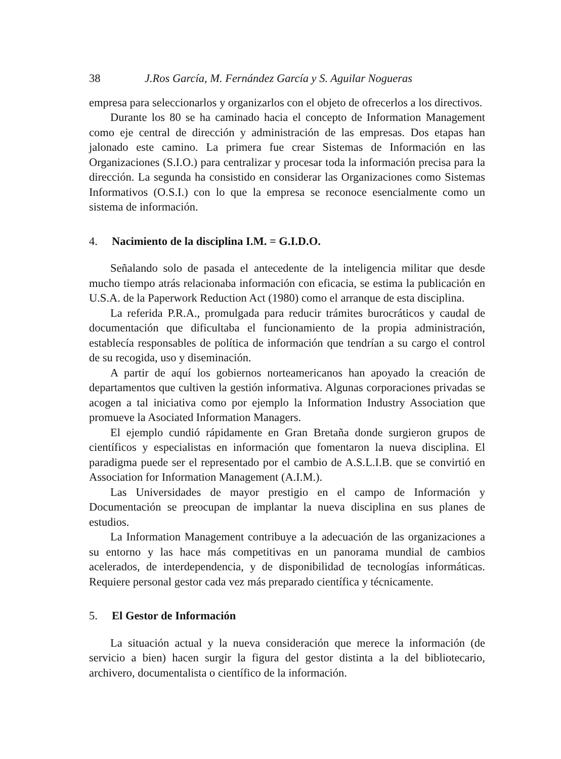38 J.Ros García, M. Fernández García y S. Aguilar Nogueras
empresa para seleccionarlos y organizarlos con el objeto de ofrecerlos a los directivos.
Durante los 80 se ha caminado hacia el concepto de Information Management como eje central de dirección y administración de las empresas. Dos etapas han jalonado este camino. La primera fue crear Sistemas de Información en las Organizaciones (S.I.O.) para centralizar y procesar toda la información precisa para la dirección. La segunda ha consistido en considerar las Organizaciones como Sistemas Informativos (O.S.I.) con lo que la empresa se reconoce esencialmente como un sistema de información.
4. Nacimiento de la disciplina I.M. = G.I.D.O.
Señalando solo de pasada el antecedente de la inteligencia militar que desde mucho tiempo atrás relacionaba información con eficacia, se estima la publicación en U.S.A. de la Paperwork Reduction Act (1980) como el arranque de esta disciplina.
La referida P.R.A., promulgada para reducir trámites burocráticos y caudal de documentación que dificultaba el funcionamiento de la propia administración, establecía responsables de política de información que tendrían a su cargo el control de su recogida, uso y diseminación.
A partir de aquí los gobiernos norteamericanos han apoyado la creación de departamentos que cultiven la gestión informativa. Algunas corporaciones privadas se acogen a tal iniciativa como por ejemplo la Information Industry Association que promueve la Asociated Information Managers.
El ejemplo cundió rápidamente en Gran Bretaña donde surgieron grupos de científicos y especialistas en información que fomentaron la nueva disciplina. El paradigma puede ser el representado por el cambio de A.S.L.I.B. que se convirtió en Association for Information Management (A.I.M.).
Las Universidades de mayor prestigio en el campo de Información y Documentación se preocupan de implantar la nueva disciplina en sus planes de estudios.
La Information Management contribuye a la adecuación de las organizaciones a su entorno y las hace más competitivas en un panorama mundial de cambios acelerados, de interdependencia, y de disponibilidad de tecnologías informáticas. Requiere personal gestor cada vez más preparado científica y técnicamente.
5. El Gestor de Información
La situación actual y la nueva consideración que merece la información (de servicio a bien) hacen surgir la figura del gestor distinta a la del bibliotecario, archivero, documentalista o científico de la información.